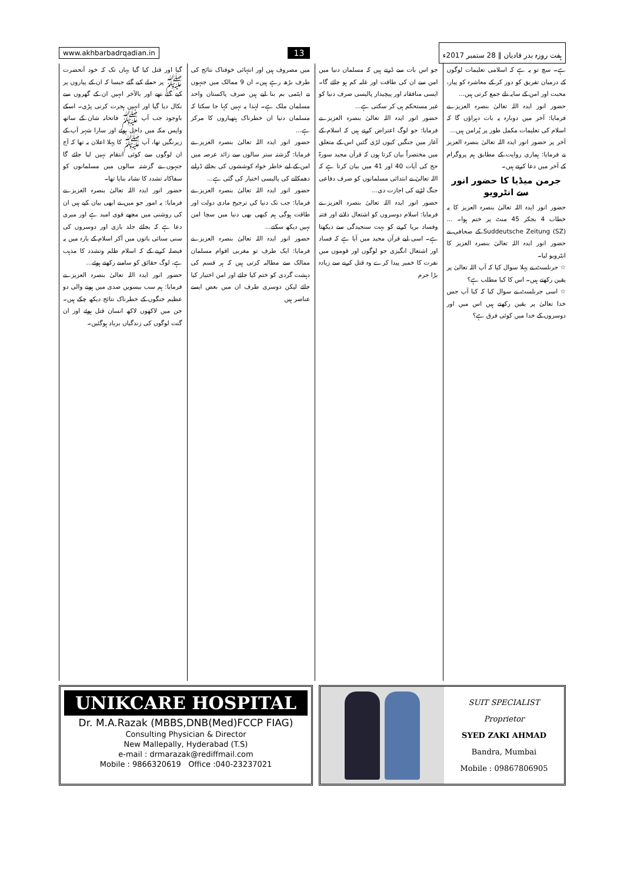www.akhbarbadrqadian.in 13 ہفت روزہ بدر قادیان ‖ 28 ستمبر 2017ء
گیا اور قتل کیا گیا یہاں تک کہ خود آنحضرت ﷺ پر حملے کیے گئے جیسا کہ ان کے پیاروں پر کیے گئے تھے اور بالآخر انہیں ان کے گھروں سے نکال دیا گیا اور انہیں ہجرت کرنی پڑی۔ اسکے باوجود جب آپ ﷺ فاتحانہ شان کے ساتھ واپس مکہ میں داخل ہوئے اور سارا شہر آپ کے زیرنگیں تھا، آپ ﷺ کا پہلا اعلان یہ تھا کہ آج ان لوگوں سے کوئی انتقام نہیں لیا جائے گا جنہوں نے گزشتہ سالوں میں مسلمانوں کو سفاکانہ تشدد کا نشانہ بنایا تھا۔
حضور انور ایدہ اللہ تعالیٰ بنصرہ العزیز نے فرمایا: یہ امور جو میں نے ابھی بیان کیے ہیں ان کی روشنی میں مجھے قوی امید ہے اور میری دعا ہے کہ بجائے جلد بازی اور دوسروں کی سنی سنائی باتوں میں آکر اسلام کے بارہ میں یہ فیصلہ کرنے کے کہ اسلام ظلم وتشدد کا مذہب ہے، لوگ حقائق کو سامنے رکھتے ہوئے...
حضور انور ایدہ اللہ تعالیٰ بنصرہ العزیز نے فرمایا: ہم سب بیسویں صدی میں ہونے والی دو عظیم جنگوں کے خطرناک نتائج دیکھ چکے ہیں۔ جن میں لاکھوں لاکھ انسان قتل ہوئے اور ان گنت لوگوں کی زندگیاں برباد ہوگئیں۔
میں مصروف ہیں اور انتہائی خوفناک نتائج کی طرف بڑھ رہے ہیں۔ ان 9 ممالک میں جنہوں نے ایٹمی بم بنا لیے ہیں صرف پاکستان واحد مسلمان ملک ہے۔ لہٰذا یہ نہیں کہا جا سکتا کہ مسلمان دنیا ان خطرناک ہتھیاروں کا مرکز ہے...
حضور انور ایدہ اللہ تعالیٰ بنصرہ العزیز نے فرمایا: گزشتہ ستر سالوں سے زائد عرصہ میں امن کے لیے خاطر خواہ کوششوں کی بجائے ڈرانے دھمکانے کی پالیسی اختیار کی گئی ہے...
حضور انور ایدہ اللہ تعالیٰ بنصرہ العزیز نے فرمایا: جب تک دنیا کی ترجیح مادی دولت اور طاقت ہوگی ہم کبھی بھی دنیا میں سچا امن نہیں دیکھ سکتے...
حضور انور ایدہ اللہ تعالیٰ بنصرہ العزیز نے فرمایا: ایک طرف تو مغربی اقوام مسلمان ممالک سے مطالبہ کرتی ہیں کہ ہر قسم کی دہشت گردی کو ختم کیا جائے اور امن اختیار کیا جائے لیکن دوسری طرف ان میں بعض ایسے عناصر ہیں
جو اس بات سے ڈرتے ہیں کہ مسلمان دنیا میں امن سے ان کی طاقت اور غلبہ کم ہو جائے گا۔ ایسی منافقانہ اور پیچیدار پالیسی صرف دنیا کو غیر مستحکم ہی کر سکتی ہے...
حضور انور ایدہ اللہ تعالیٰ بنصرہ العزیز نے فرمایا: جو لوگ اعتراض کرتے ہیں کہ اسلام کے آغاز میں جنگیں کیوں لڑی گئیں اس کے متعلق میں مختصراً بیان کرتا ہوں کہ قرآن مجید سورۃ حج کی آیات 40 اور 41 میں بیان کرتا ہے کہ اللہ تعالیٰ نے ابتدائی مسلمانوں کو صرف دفاعی جنگ لڑنے کی اجازت دی...
حضور انور ایدہ اللہ تعالیٰ بنصرہ العزیز نے فرمایا: اسلام دوسروں کو اشتعال دلانے اور فتنہ وفساد برپا کرنے کو بہت سنجیدگی سے دیکھتا ہے۔ اسی لیے قرآن مجید میں آیا ہے کہ فساد اور اشتعال انگیزی جو لوگوں اور قوموں میں نفرت کا خمیر پیدا کرے وہ قتل کرنے سے زیادہ بڑا جرم
ہے۔ سچ تو یہ ہے کہ اسلامی تعلیمات لوگوں کے درمیان تفریق کو دور کر کے معاشرہ کو پیار، محبت اور امن کے سایہ تلے جمع کرتی ہیں...
حضور انور ایدہ اللہ تعالیٰ بنصرہ العزیز نے فرمایا: آخر میں دوبارہ یہ بات دہراؤں گا کہ اسلام کی تعلیمات مکمل طور پر پُرامن ہیں...
آخر پر حضور انور ایدہ اللہ تعالیٰ بنصرہ العزیز نے فرمایا: ہماری روایت کے مطابق ہم پروگرام کے آخر میں دعا کرتے ہیں۔
جرمن میڈیا کا حضور انور سے انٹرویو
حضور انور ایدہ اللہ تعالیٰ بنصرہ العزیز کا یہ خطاب 4 بجکر 45 منٹ پر ختم ہوا۔ ... Suddeutsche Zeitung (SZ) کے صحافی نے حضور انور ایدہ اللہ تعالیٰ بنصرہ العزیز کا انٹرویو لیا۔
☆ جرنلسٹ نے پہلا سوال کیا کہ آپ اللہ تعالیٰ پر یقین رکھتے ہیں۔ اس کا کیا مطلب ہے؟
☆ اسی جرنلسٹ نے سوال کیا کہ کیا آپ جس خدا تعالیٰ پر یقین رکھتے ہیں اس میں اور دوسروں کے خدا میں کوئی فرق ہے؟
UNIKCARE HOSPITAL
Dr. M.A.Razak (MBBS,DNB(Med)FCCP FIAG)
Consulting Physician & Director
New Mallepally, Hyderabad (T.S)
e-mail : drmarazak@rediffmail.com
Mobile : 9866320619 Office :040-23237021
SUIT SPECIALIST
Proprietor
SYED ZAKI AHMAD
Bandra, Mumbai
Mobile : 09867806905